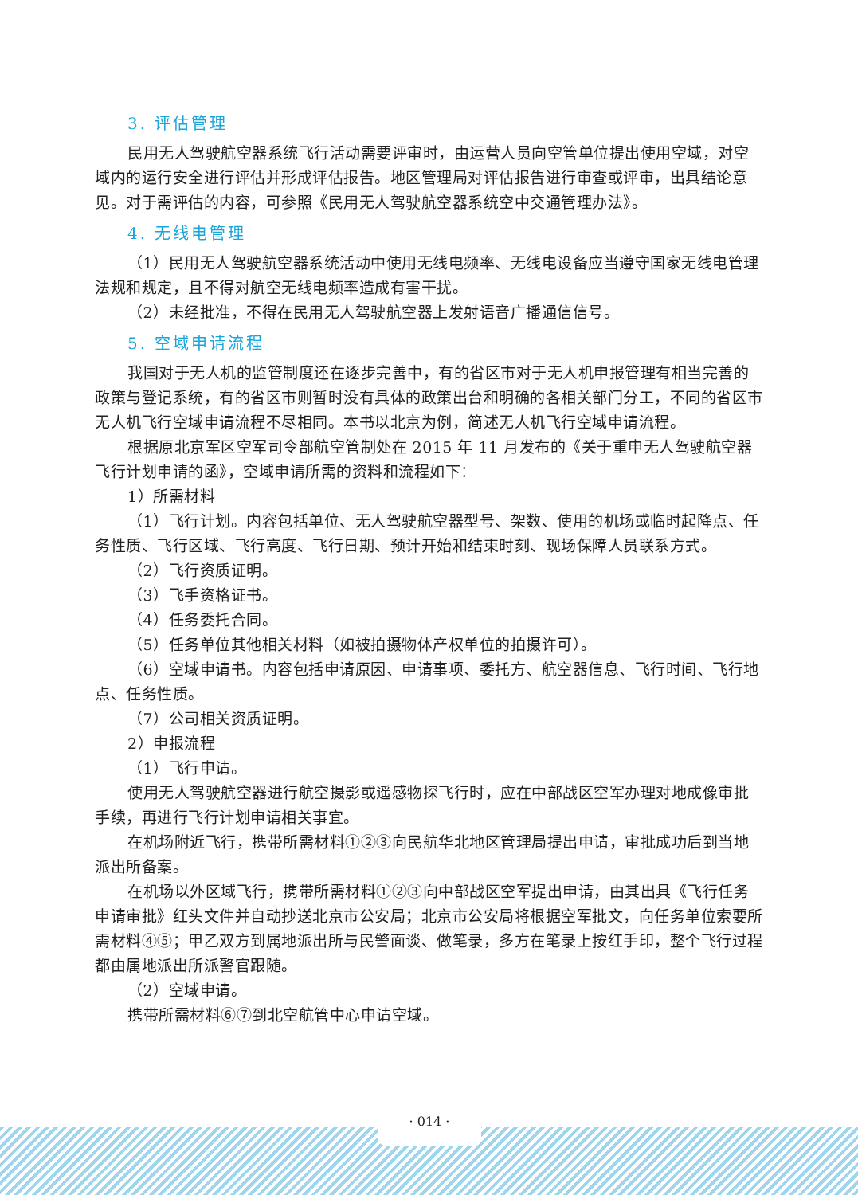3. 评估管理
民用无人驾驶航空器系统飞行活动需要评审时，由运营人员向空管单位提出使用空域，对空域内的运行安全进行评估并形成评估报告。地区管理局对评估报告进行审查或评审，出具结论意见。对于需评估的内容，可参照《民用无人驾驶航空器系统空中交通管理办法》。
4. 无线电管理
（1）民用无人驾驶航空器系统活动中使用无线电频率、无线电设备应当遵守国家无线电管理法规和规定，且不得对航空无线电频率造成有害干扰。
（2）未经批准，不得在民用无人驾驶航空器上发射语音广播通信信号。
5. 空域申请流程
我国对于无人机的监管制度还在逐步完善中，有的省区市对于无人机申报管理有相当完善的政策与登记系统，有的省区市则暂时没有具体的政策出台和明确的各相关部门分工，不同的省区市无人机飞行空域申请流程不尽相同。本书以北京为例，简述无人机飞行空域申请流程。
根据原北京军区空军司令部航空管制处在 2015 年 11 月发布的《关于重申无人驾驶航空器飞行计划申请的函》，空域申请所需的资料和流程如下：
1）所需材料
（1）飞行计划。内容包括单位、无人驾驶航空器型号、架数、使用的机场或临时起降点、任务性质、飞行区域、飞行高度、飞行日期、预计开始和结束时刻、现场保障人员联系方式。
（2）飞行资质证明。
（3）飞手资格证书。
（4）任务委托合同。
（5）任务单位其他相关材料（如被拍摄物体产权单位的拍摄许可）。
（6）空域申请书。内容包括申请原因、申请事项、委托方、航空器信息、飞行时间、飞行地点、任务性质。
（7）公司相关资质证明。
2）申报流程
（1）飞行申请。
使用无人驾驶航空器进行航空摄影或遥感物探飞行时，应在中部战区空军办理对地成像审批手续，再进行飞行计划申请相关事宜。
在机场附近飞行，携带所需材料①②③向民航华北地区管理局提出申请，审批成功后到当地派出所备案。
在机场以外区域飞行，携带所需材料①②③向中部战区空军提出申请，由其出具《飞行任务申请审批》红头文件并自动抄送北京市公安局；北京市公安局将根据空军批文，向任务单位索要所需材料④⑤；甲乙双方到属地派出所与民警面谈、做笔录，多方在笔录上按红手印，整个飞行过程都由属地派出所派警官跟随。
（2）空域申请。
携带所需材料⑥⑦到北空航管中心申请空域。
· 014 ·